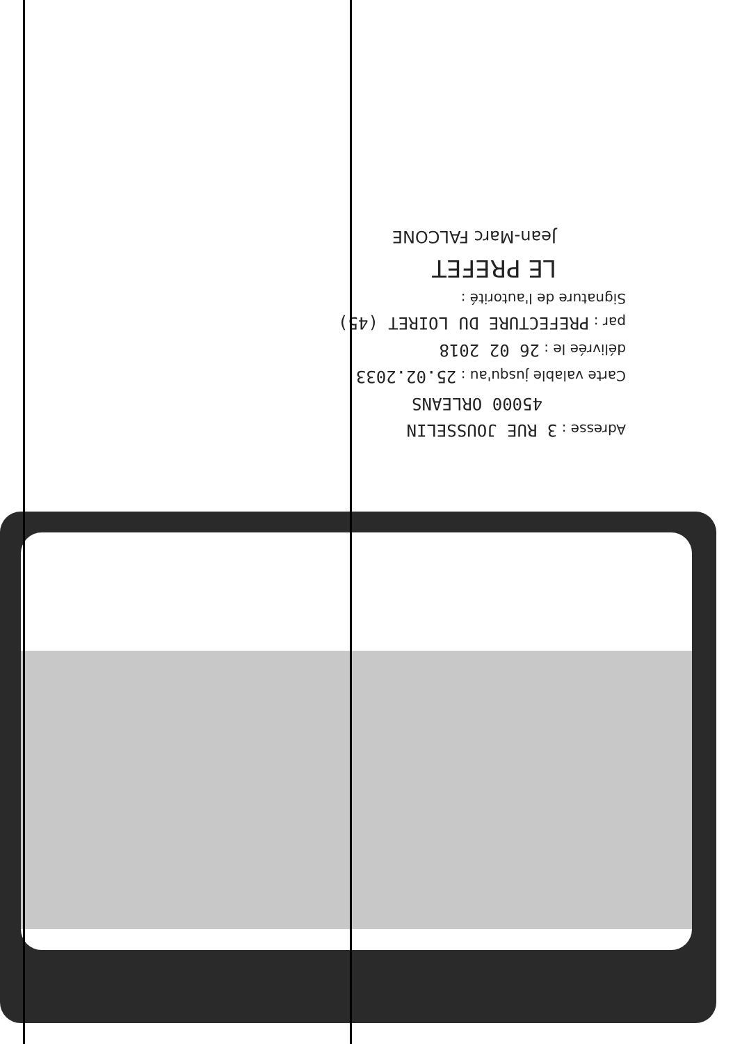Adresse : 3 RUE JOUSSELIN
45000 ORLEANS
Carte valable jusqu'au : 25.02.2033
délivrée le : 26 02 2018
par : PREFECTURE DU LOIRET (45)
Signature de l'autorité :
LE PREFET
Jean-Marc FALCONE